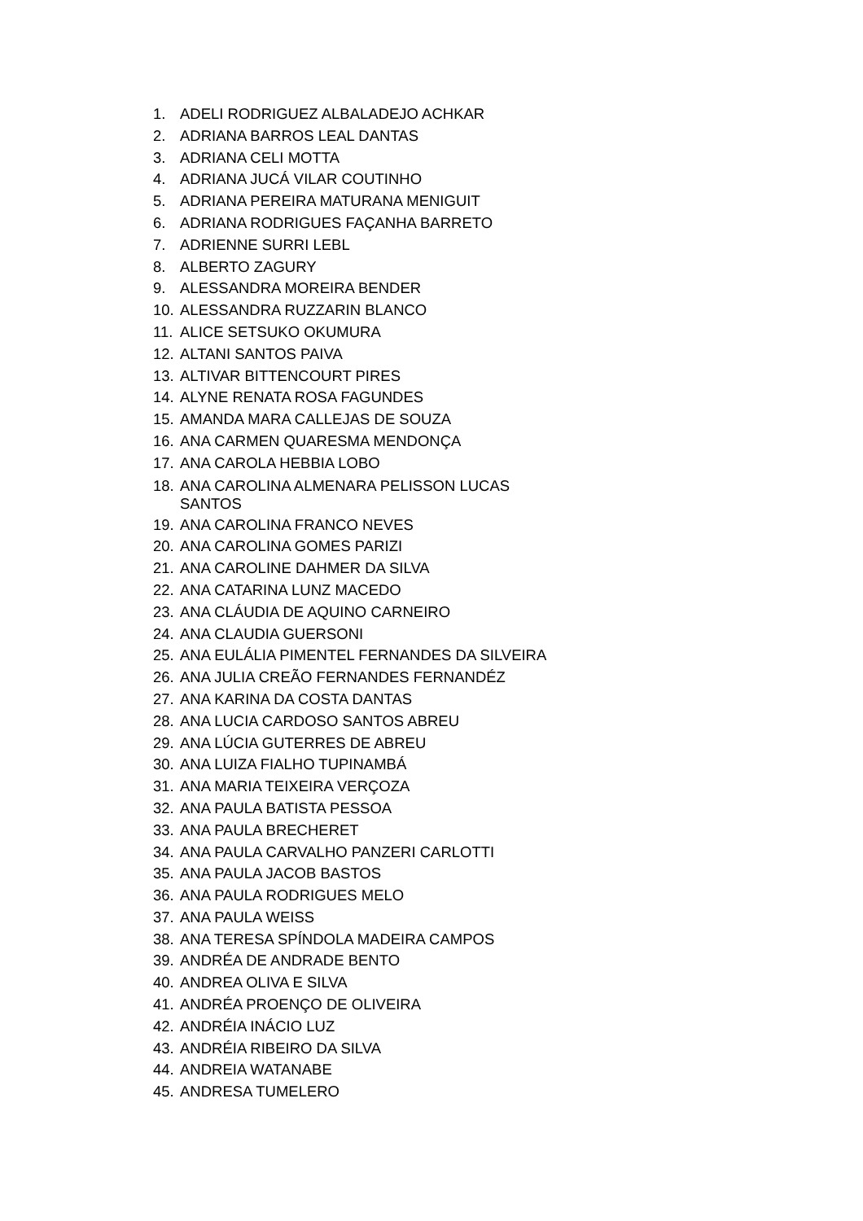1. ADELI RODRIGUEZ ALBALADEJO ACHKAR
2. ADRIANA BARROS LEAL DANTAS
3. ADRIANA CELI MOTTA
4. ADRIANA JUCÁ VILAR COUTINHO
5. ADRIANA PEREIRA MATURANA MENIGUIT
6. ADRIANA RODRIGUES FAÇANHA BARRETO
7. ADRIENNE SURRI LEBL
8. ALBERTO ZAGURY
9. ALESSANDRA MOREIRA BENDER
10. ALESSANDRA RUZZARIN BLANCO
11. ALICE SETSUKO OKUMURA
12. ALTANI SANTOS PAIVA
13. ALTIVAR BITTENCOURT PIRES
14. ALYNE RENATA ROSA FAGUNDES
15. AMANDA MARA CALLEJAS DE SOUZA
16. ANA CARMEN QUARESMA MENDONÇA
17. ANA CAROLA HEBBIA LOBO
18. ANA CAROLINA ALMENARA PELISSON LUCAS SANTOS
19. ANA CAROLINA FRANCO NEVES
20. ANA CAROLINA GOMES PARIZI
21. ANA CAROLINE DAHMER DA SILVA
22. ANA CATARINA LUNZ MACEDO
23. ANA CLÁUDIA DE AQUINO CARNEIRO
24. ANA CLAUDIA GUERSONI
25. ANA EULÁLIA PIMENTEL FERNANDES DA SILVEIRA
26. ANA JULIA CREÃO FERNANDES FERNANDÉZ
27. ANA KARINA DA COSTA DANTAS
28. ANA LUCIA CARDOSO SANTOS ABREU
29. ANA LÚCIA GUTERRES DE ABREU
30. ANA LUIZA FIALHO TUPINAMBÁ
31. ANA MARIA TEIXEIRA VERÇOZA
32. ANA PAULA BATISTA PESSOA
33. ANA PAULA BRECHERET
34. ANA PAULA CARVALHO PANZERI CARLOTTI
35. ANA PAULA JACOB BASTOS
36. ANA PAULA RODRIGUES MELO
37. ANA PAULA WEISS
38. ANA TERESA SPÍNDOLA MADEIRA CAMPOS
39. ANDRÉA DE ANDRADE BENTO
40. ANDREA OLIVA E SILVA
41. ANDRÉA PROENÇO DE OLIVEIRA
42. ANDRÉIA INÁCIO LUZ
43. ANDRÉIA RIBEIRO DA SILVA
44. ANDREIA WATANABE
45. ANDRESA TUMELERO